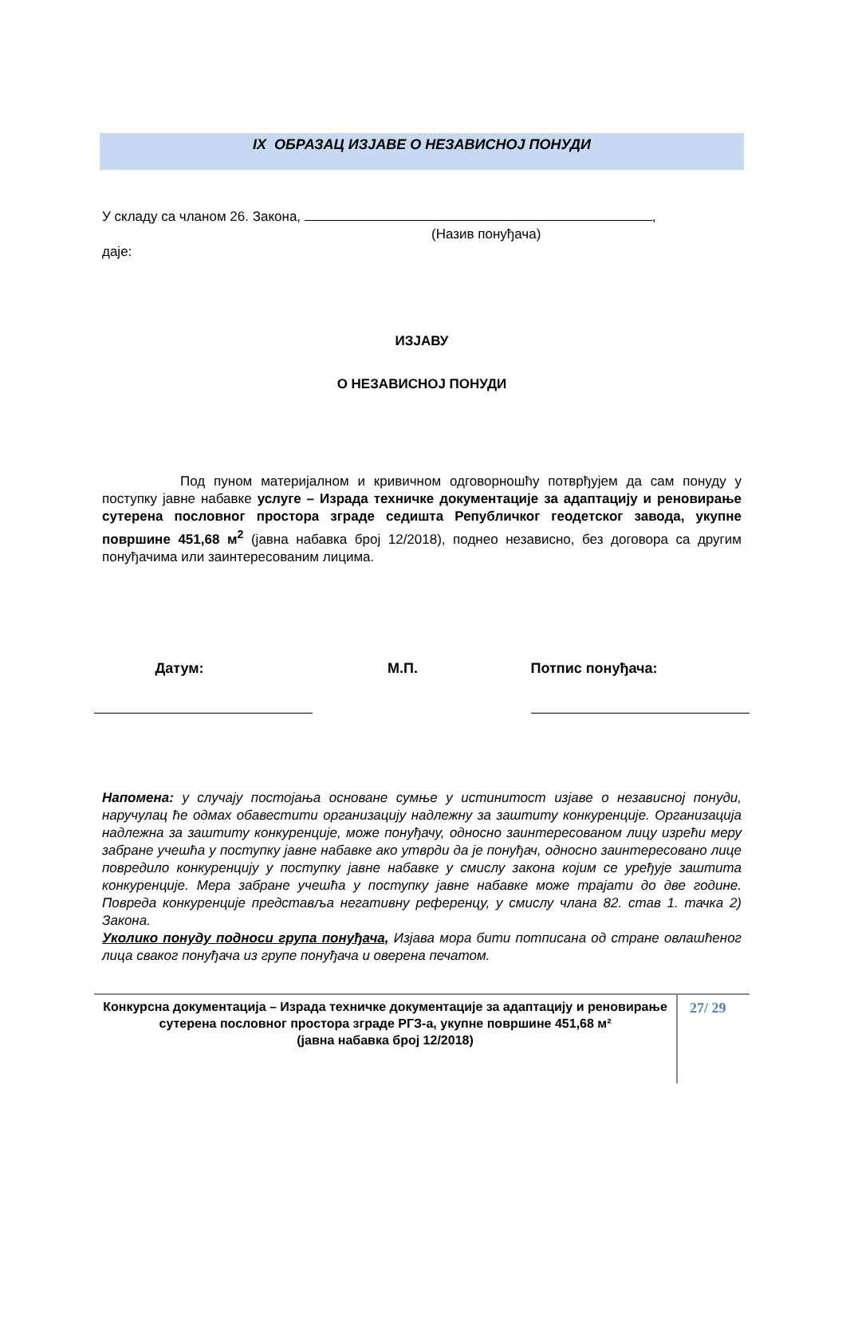IX ОБРАЗАЦ ИЗЈАВЕ О НЕЗАВИСНОЈ ПОНУДИ
У складу са чланом 26. Закона, ,
(Назив понуђача)
даје:
ИЗЈАВУ
О НЕЗАВИСНОЈ ПОНУДИ
Под пуном материјалном и кривичном одговорношћу потврђујем да сам понуду у поступку јавне набавке услуге – Израда техничке документације за адаптацију и реновирање сутерена пословног простора зграде седишта Републичког геодетског завода, укупне површине 451,68 м<sup>2</sup> (јавна набавка број 12/2018), поднео независно, без договора са другим понуђачима или заинтересованим лицима.
Датум: М.П. Потпис понуђача:
Напомена: у случају постојања основане сумње у истинитост изјаве о независној понуди, наручулац ће одмах обавестити организацију надлежну за заштиту конкуренције. Организација надлежна за заштиту конкуренције, може понуђачу, односно заинтересованом лицу изрећи меру забране учешћа у поступку јавне набавке ако утврди да је понуђач, односно заинтересовано лице повредило конкуренцију у поступку јавне набавке у смислу закона којим се уређује заштита конкуренције. Мера забране учешћа у поступку јавне набавке може трајати до две године. Повреда конкуренције представља негативну референцу, у смислу члана 82. став 1. тачка 2) Закона.
Уколико понуду подноси група понуђача, Изјава мора бити потписана од стране овлашћеног лица сваког понуђача из групе понуђача и оверена печатом.
Конкурсна документација – Израда техничке документације за адаптацију и реновирање сутерена пословног простора зграде РГЗ-а, укупне површине 451,68 м²
(јавна набавка број 12/2018)
27/ 29